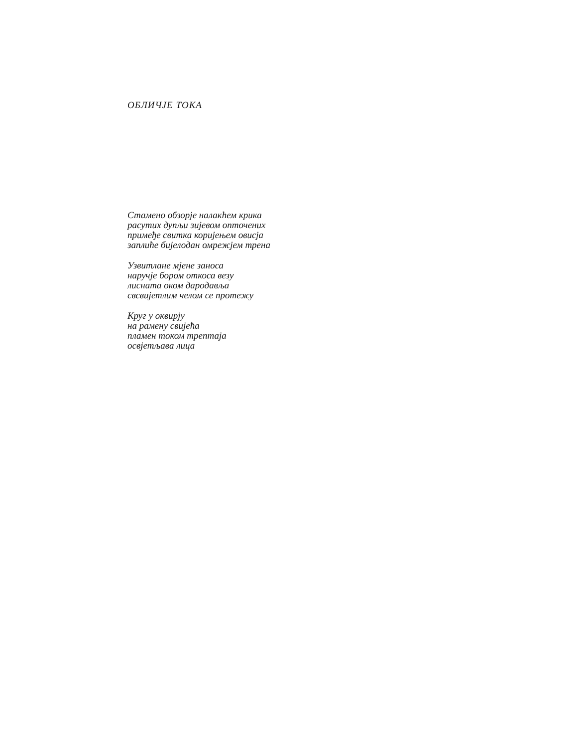ОБЛИЧЈЕ ТОКА
Стамено обзорје налакћем крика
расутих дупљи зијевом опточених
примеђе свитка коријењем овисја
заплиће бијелодан омрежјем трена
Узвитлане мјене заноса
наручје бором откоса везу
лисната оком дародавља
свсвијетлим челом се протежу
Круг у оквирју
на рамену свијећа
пламен током трептаја
освјетљава лица